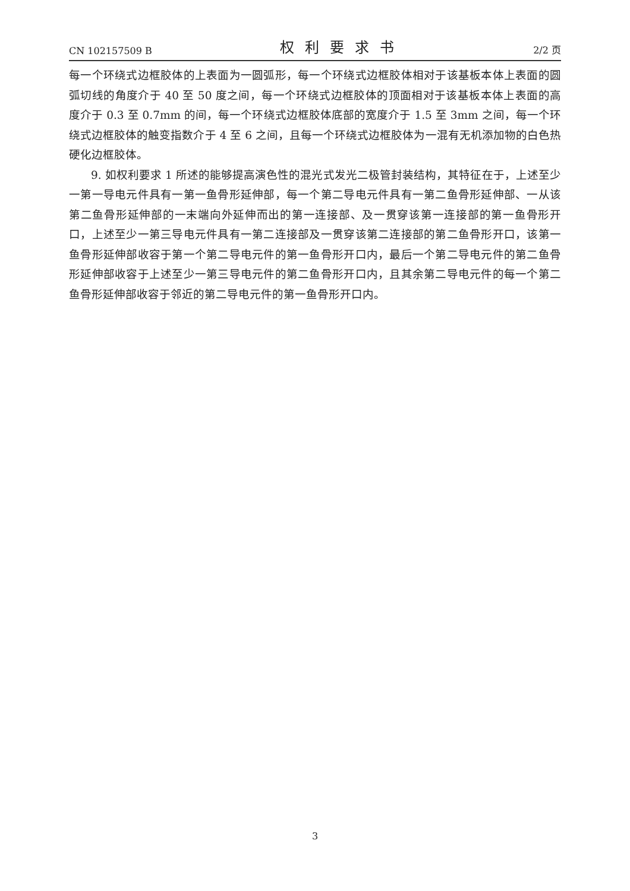CN 102157509 B 权利要求书 2/2 页
每一个环绕式边框胶体的上表面为一圆弧形，每一个环绕式边框胶体相对于该基板本体上表面的圆弧切线的角度介于 40 至 50 度之间，每一个环绕式边框胶体的顶面相对于该基板本体上表面的高度介于 0.3 至 0.7mm 的间，每一个环绕式边框胶体底部的宽度介于 1.5 至 3mm 之间，每一个环绕式边框胶体的触变指数介于 4 至 6 之间，且每一个环绕式边框胶体为一混有无机添加物的白色热硬化边框胶体。
9. 如权利要求 1 所述的能够提高演色性的混光式发光二极管封装结构，其特征在于，上述至少一第一导电元件具有一第一鱼骨形延伸部，每一个第二导电元件具有一第二鱼骨形延伸部、一从该第二鱼骨形延伸部的一末端向外延伸而出的第一连接部、及一贯穿该第一连接部的第一鱼骨形开口，上述至少一第三导电元件具有一第二连接部及一贯穿该第二连接部的第二鱼骨形开口，该第一鱼骨形延伸部收容于第一个第二导电元件的第一鱼骨形开口内，最后一个第二导电元件的第二鱼骨形延伸部收容于上述至少一第三导电元件的第二鱼骨形开口内，且其余第二导电元件的每一个第二鱼骨形延伸部收容于邻近的第二导电元件的第一鱼骨形开口内。
3